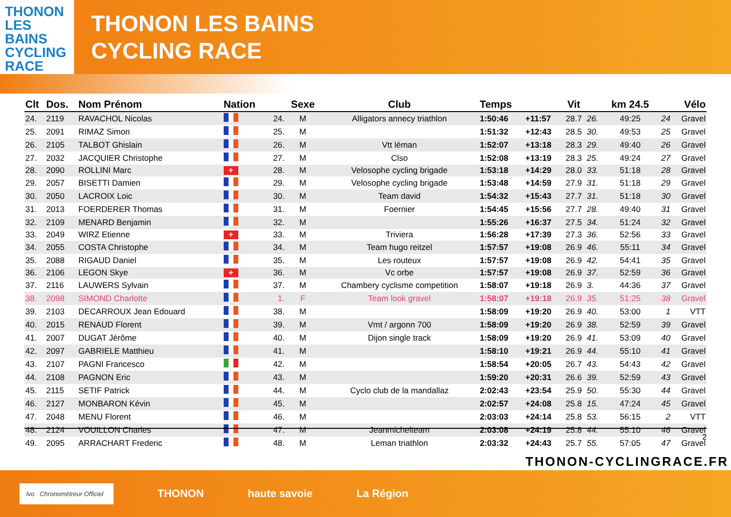THONON
LES
BAINS
CYCLING
RACE
THONON LES BAINS
CYCLING RACE
| Clt | Dos. | Nom Prénom | Nation | | Sexe | Club | Temps | | Vit | | km 24.5 | | Vélo |
| --- | --- | --- | --- | --- | --- | --- | --- | --- | --- | --- | --- | --- | --- |
| 24. | 2119 | RAVACHOL Nicolas | | 24. | M | Alligators annecy triathlon | 1:50:46 | +11:57 | 28.7 | 26. | 49:25 | 24 | Gravel |
| 25. | 2091 | RIMAZ Simon | | 25. | M | | 1:51:32 | +12:43 | 28.5 | 30. | 49:53 | 25 | Gravel |
| 26. | 2105 | TALBOT Ghislain | | 26. | M | Vtt léman | 1:52:07 | +13:18 | 28.3 | 29. | 49:40 | 26 | Gravel |
| 27. | 2032 | JACQUIER Christophe | | 27. | M | Clso | 1:52:08 | +13:19 | 28.3 | 25. | 49:24 | 27 | Gravel |
| 28. | 2090 | ROLLINI Marc | + | 28. | M | Velosophe cycling brigade | 1:53:18 | +14:29 | 28.0 | 33. | 51:18 | 28 | Gravel |
| 29. | 2057 | BISETTI Damien | | 29. | M | Velosophe cycling brigade | 1:53:48 | +14:59 | 27.9 | 31. | 51:18 | 29 | Gravel |
| 30. | 2050 | LACROIX Loic | | 30. | M | Team david | 1:54:32 | +15:43 | 27.7 | 31. | 51:18 | 30 | Gravel |
| 31. | 2013 | FOERDERER Thomas | | 31. | M | Foernier | 1:54:45 | +15:56 | 27.7 | 28. | 49:40 | 31 | Gravel |
| 32. | 2109 | MENARD Benjamin | | 32. | M | | 1:55:26 | +16:37 | 27.5 | 34. | 51:24 | 32 | Gravel |
| 33. | 2049 | WIRZ Etienne | + | 33. | M | Triviera | 1:56:28 | +17:39 | 27.3 | 36. | 52:56 | 33 | Gravel |
| 34. | 2055 | COSTA Christophe | | 34. | M | Team hugo reitzel | 1:57:57 | +19:08 | 26.9 | 46. | 55:11 | 34 | Gravel |
| 35. | 2088 | RIGAUD Daniel | | 35. | M | Les routeux | 1:57:57 | +19:08 | 26.9 | 42. | 54:41 | 35 | Gravel |
| 36. | 2106 | LEGON Skye | + | 36. | M | Vc orbe | 1:57:57 | +19:08 | 26.9 | 37. | 52:59 | 36 | Gravel |
| 37. | 2116 | LAUWERS Sylvain | | 37. | M | Chambery cyclisme competition | 1:58:07 | +19:18 | 26.9 | 3. | 44:36 | 37 | Gravel |
| 38. | 2098 | SIMOND Charlotte | | 1. | F | Team look gravel | 1:58:07 | +19:18 | 26.9 | 35. | 51:25 | 38 | Gravel |
| 39. | 2103 | DECARROUX Jean Edouard | | 38. | M | | 1:58:09 | +19:20 | 26.9 | 40. | 53:00 | 1 | VTT |
| 40. | 2015 | RENAUD Florent | | 39. | M | Vmt / argonn 700 | 1:58:09 | +19:20 | 26.9 | 38. | 52:59 | 39 | Gravel |
| 41. | 2007 | DUGAT Jérôme | | 40. | M | Dijon single track | 1:58:09 | +19:20 | 26.9 | 41. | 53:09 | 40 | Gravel |
| 42. | 2097 | GABRIELE Matthieu | | 41. | M | | 1:58:10 | +19:21 | 26.9 | 44. | 55:10 | 41 | Gravel |
| 43. | 2107 | PAGNI Francesco | | 42. | M | | 1:58:54 | +20:05 | 26.7 | 43. | 54:43 | 42 | Gravel |
| 44. | 2108 | PAGNON Eric | | 43. | M | | 1:59:20 | +20:31 | 26.6 | 39. | 52:59 | 43 | Gravel |
| 45. | 2115 | SETIF Patrick | | 44. | M | Cyclo club de la mandallaz | 2:02:43 | +23:54 | 25.9 | 50. | 55:30 | 44 | Gravel |
| 46. | 2127 | MONBARON Kévin | | 45. | M | | 2:02:57 | +24:08 | 25.8 | 15. | 47:24 | 45 | Gravel |
| 47. | 2048 | MENU Florent | | 46. | M | | 2:03:03 | +24:14 | 25.8 | 53. | 56:15 | 2 | VTT |
| 48. | 2124 | VOUILLON Charles | | 47. | M | Jeanmichelteam | 2:03:08 | +24:19 | 25.8 | 44. | 55:10 | 46 | Gravel |
| 49. | 2095 | ARRACHART Frederic | | 48. | M | Leman triathlon | 2:03:32 | +24:43 | 25.7 | 55. | 57:05 | 47 | Gravel |
2
THONON-CYCLINGRACE.FR
lvo Chronométreur Officiel
THONON haute savoie La Région